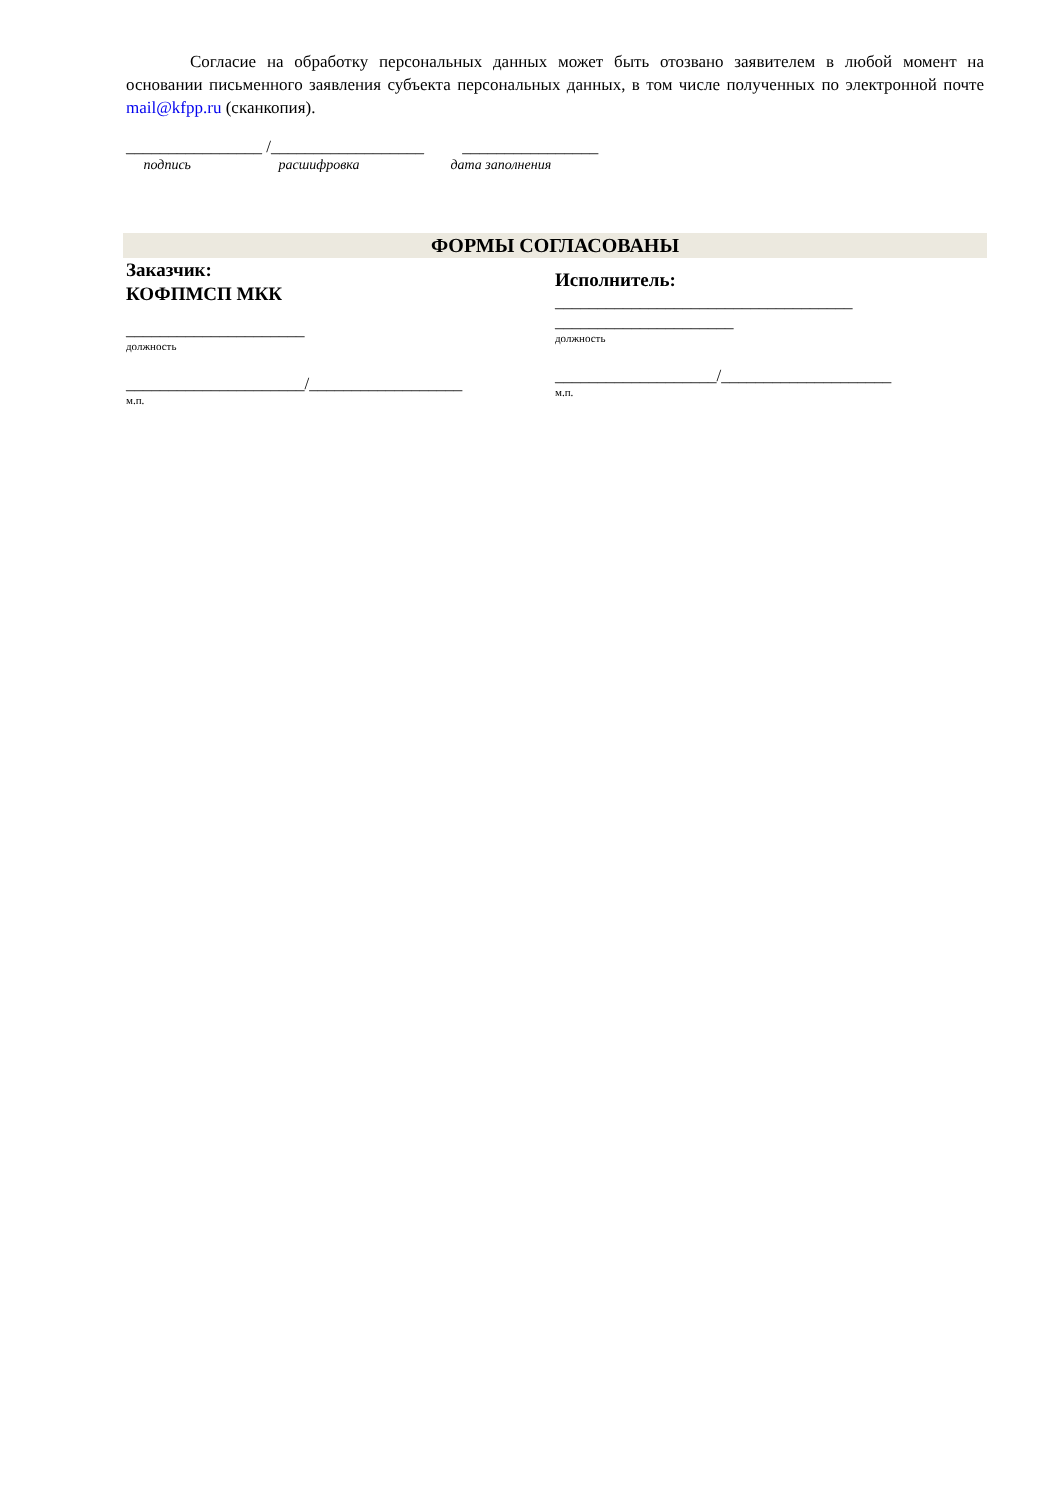Согласие на обработку персональных данных может быть отозвано заявителем в любой момент на основании письменного заявления субъекта персональных данных, в том числе полученных по электронной почте mail@kfpp.ru (сканкопия).
________________ /__________________ ________________
подпись расшифровка дата заполнения
ФОРМЫ СОГЛАСОВАНЫ
Заказчик:
КОФПМСП МКК
_____________________
должность
_____________________/__________________
м.п.
Исполнитель:
___________________________________
_____________________
должность
___________________/____________________
м.п.